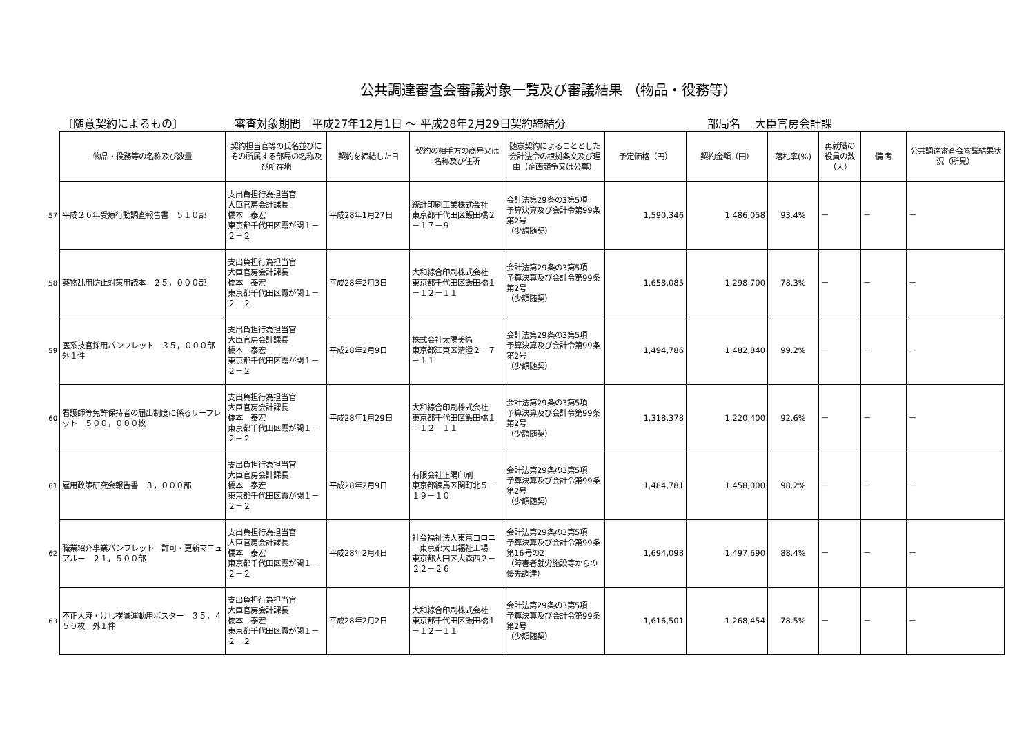公共調達審査会審議対象一覧及び審議結果 （物品・役務等）
〔随意契約によるもの〕 審査対象期間　平成27年12月1日 ～ 平成28年2月29日契約締結分 部局名　 大臣官房会計課
| | 物品・役務等の名称及び数量 | 契約担当官等の氏名並びにその所属する部局の名称及び所在地 | 契約を締結した日 | 契約の相手方の商号又は名称及び住所 | 随意契約によることとした会計法令の根拠条文及び理由（企画競争又は公募） | 予定価格（円） | 契約金額（円） | 落札率(%) | 再就職の役員の数（人） | 備 考 | 公共調達審査会審議結果状況（所見） |
| --- | --- | --- | --- | --- | --- | --- | --- | --- | --- | --- | --- |
| 57 | 平成２６年受療行動調査報告書 ５１０部 | 支出負担行為担当官 大臣官房会計課長 橋本 泰宏 東京都千代田区霞が関１－２－２ | 平成28年1月27日 | 統計印刷工業株式会社 東京都千代田区飯田橋２－１７－９ | 会計法第29条の3第5項 予算決算及び会計令第99条第2号 （少額随契） | 1,590,346 | 1,486,058 | 93.4% | － | － | － |
| 58 | 薬物乱用防止対策用読本 ２５，０００部 | 支出負担行為担当官 大臣官房会計課長 橋本 泰宏 東京都千代田区霞が関１－２－２ | 平成28年2月3日 | 大和綜合印刷株式会社 東京都千代田区飯田橋１－１２－１１ | 会計法第29条の3第5項 予算決算及び会計令第99条第2号 （少額随契） | 1,658,085 | 1,298,700 | 78.3% | － | － | － |
| 59 | 医系技官採用パンフレット ３５，０００部 外１件 | 支出負担行為担当官 大臣官房会計課長 橋本 泰宏 東京都千代田区霞が関１－２－２ | 平成28年2月9日 | 株式会社太陽美術 東京都江東区清澄２－７－１１ | 会計法第29条の3第5項 予算決算及び会計令第99条第2号 （少額随契） | 1,494,786 | 1,482,840 | 99.2% | － | － | － |
| 60 | 看護師等免許保持者の届出制度に係るリーフレット ５００，０００枚 | 支出負担行為担当官 大臣官房会計課長 橋本 泰宏 東京都千代田区霞が関１－２－２ | 平成28年1月29日 | 大和綜合印刷株式会社 東京都千代田区飯田橋１－１２－１１ | 会計法第29条の3第5項 予算決算及び会計令第99条第2号 （少額随契） | 1,318,378 | 1,220,400 | 92.6% | － | － | － |
| 61 | 雇用政策研究会報告書 ３，０００部 | 支出負担行為担当官 大臣官房会計課長 橋本 泰宏 東京都千代田区霞が関１－２－２ | 平成28年2月9日 | 有限会社正陽印刷 東京都練馬区関町北５－１９－１０ | 会計法第29条の3第5項 予算決算及び会計令第99条第2号 （少額随契） | 1,484,781 | 1,458,000 | 98.2% | － | － | － |
| 62 | 職業紹介事業パンフレット－許可・更新マニュアルー ２１，５００部 | 支出負担行為担当官 大臣官房会計課長 橋本 泰宏 東京都千代田区霞が関１－２－２ | 平成28年2月4日 | 社会福祉法人東京コロニー東京都大田福祉工場 東京都大田区大森西２－２２－２６ | 会計法第29条の3第5項 予算決算及び会計令第99条第16号の2 （障害者就労施設等からの優先調達） | 1,694,098 | 1,497,690 | 88.4% | － | － | － |
| 63 | 不正大麻・けし撲滅運動用ポスター ３５，４５０枚 外１件 | 支出負担行為担当官 大臣官房会計課長 橋本 泰宏 東京都千代田区霞が関１－２－２ | 平成28年2月2日 | 大和綜合印刷株式会社 東京都千代田区飯田橋１－１２－１１ | 会計法第29条の3第5項 予算決算及び会計令第99条第2号 （少額随契） | 1,616,501 | 1,268,454 | 78.5% | － | － | － |